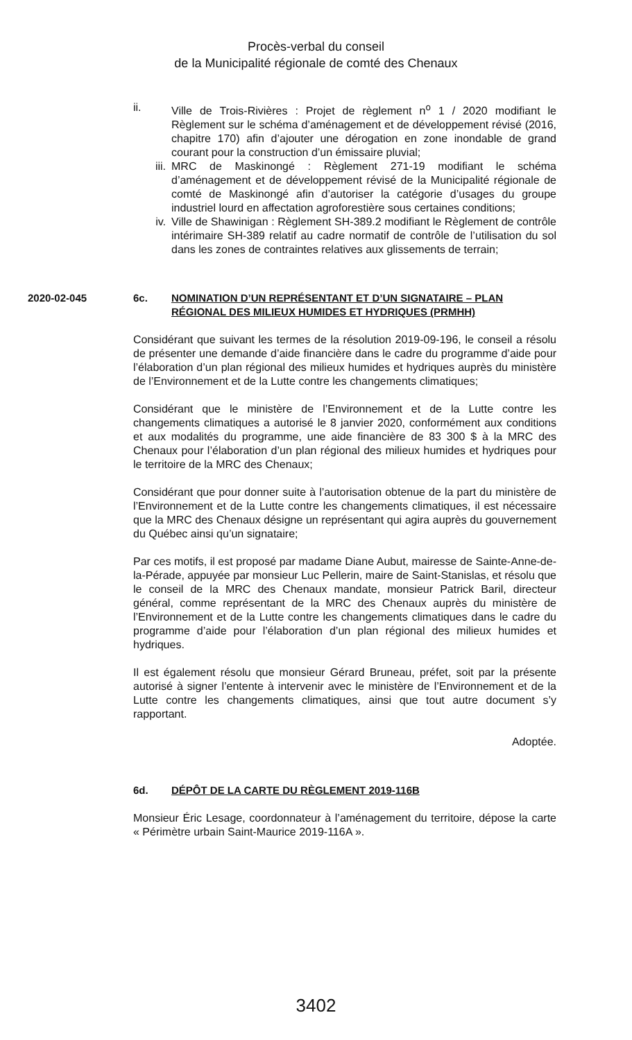Procès-verbal du conseil
de la Municipalité régionale de comté des Chenaux
ii. Ville de Trois-Rivières : Projet de règlement n<sup>o</sup> 1 / 2020 modifiant le Règlement sur le schéma d’aménagement et de développement révisé (2016, chapitre 170) afin d’ajouter une dérogation en zone inondable de grand courant pour la construction d’un émissaire pluvial;
iii. MRC de Maskinongé : Règlement 271-19 modifiant le schéma d’aménagement et de développement révisé de la Municipalité régionale de comté de Maskinongé afin d’autoriser la catégorie d’usages du groupe industriel lourd en affectation agroforestière sous certaines conditions;
iv. Ville de Shawinigan : Règlement SH-389.2 modifiant le Règlement de contrôle intérimaire SH-389 relatif au cadre normatif de contrôle de l’utilisation du sol dans les zones de contraintes relatives aux glissements de terrain;
2020-02-045
6c. NOMINATION D’UN REPRÉSENTANT ET D’UN SIGNATAIRE – PLAN RÉGIONAL DES MILIEUX HUMIDES ET HYDRIQUES (PRMHH)
Considérant que suivant les termes de la résolution 2019-09-196, le conseil a résolu de présenter une demande d’aide financière dans le cadre du programme d’aide pour l’élaboration d’un plan régional des milieux humides et hydriques auprès du ministère de l’Environnement et de la Lutte contre les changements climatiques;
Considérant que le ministère de l’Environnement et de la Lutte contre les changements climatiques a autorisé le 8 janvier 2020, conformément aux conditions et aux modalités du programme, une aide financière de 83 300 $ à la MRC des Chenaux pour l’élaboration d’un plan régional des milieux humides et hydriques pour le territoire de la MRC des Chenaux;
Considérant que pour donner suite à l’autorisation obtenue de la part du ministère de l’Environnement et de la Lutte contre les changements climatiques, il est nécessaire que la MRC des Chenaux désigne un représentant qui agira auprès du gouvernement du Québec ainsi qu’un signataire;
Par ces motifs, il est proposé par madame Diane Aubut, mairesse de Sainte-Anne-de-la-Pérade, appuyée par monsieur Luc Pellerin, maire de Saint-Stanislas, et résolu que le conseil de la MRC des Chenaux mandate, monsieur Patrick Baril, directeur général, comme représentant de la MRC des Chenaux auprès du ministère de l’Environnement et de la Lutte contre les changements climatiques dans le cadre du programme d’aide pour l’élaboration d’un plan régional des milieux humides et hydriques.
Il est également résolu que monsieur Gérard Bruneau, préfet, soit par la présente autorisé à signer l’entente à intervenir avec le ministère de l’Environnement et de la Lutte contre les changements climatiques, ainsi que tout autre document s’y rapportant.
Adoptée.
6d. DÉPÔT DE LA CARTE DU RÈGLEMENT 2019-116B
Monsieur Éric Lesage, coordonnateur à l’aménagement du territoire, dépose la carte « Périmètre urbain Saint-Maurice 2019-116A ».
3402